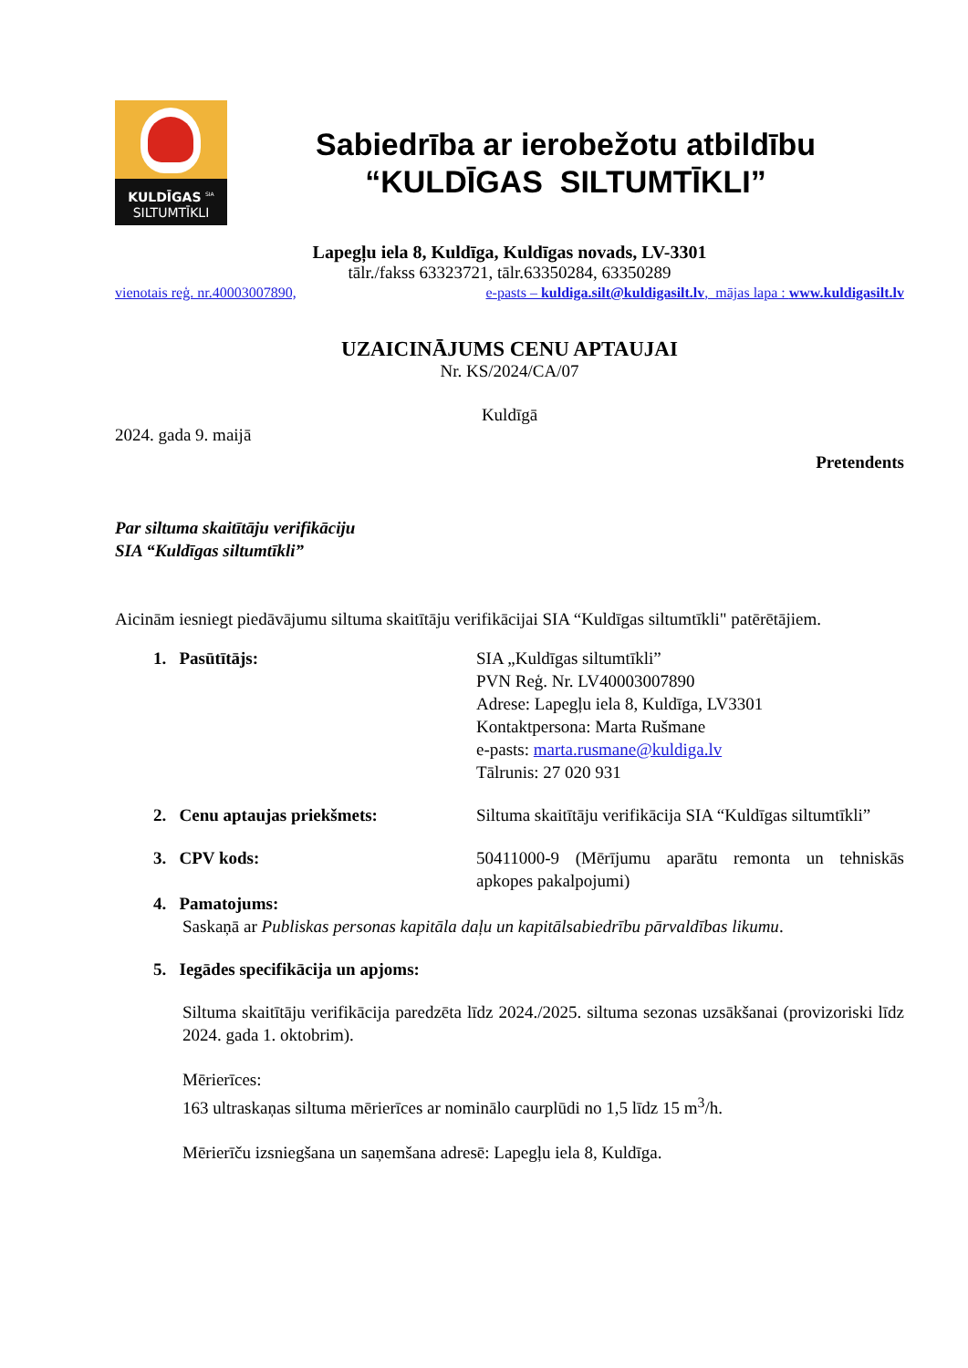KULDĪGAS <sup>SIA</sup>
SILTUMTĪKLI
Sabiedrība ar ierobežotu atbildību
“KULDĪGAS SILTUMTĪKLI”
Lapegļu iela 8, Kuldīga, Kuldīgas novads, LV-3301
tālr./fakss 63323721, tālr.63350284, 63350289
vienotais reģ. nr.40003007890, e-pasts – kuldiga.silt@kuldigasilt.lv, mājas lapa : www.kuldigasilt.lv
UZAICINĀJUMS CENU APTAUJAI
Nr. KS/2024/CA/07
Kuldīgā
2024. gada 9. maijā
Pretendents
Par siltuma skaitītāju verifikāciju
SIA “Kuldīgas siltumtīkli”
Aicinām iesniegt piedāvājumu siltuma skaitītāju verifikācijai SIA “Kuldīgas siltumtīkli" patērētājiem.
1. Pasūtītājs: SIA „Kuldīgas siltumtīkli”
PVN Reģ. Nr. LV40003007890
Adrese: Lapegļu iela 8, Kuldīga, LV3301
Kontaktpersona: Marta Rušmane
e-pasts: marta.rusmane@kuldiga.lv
Tālrunis: 27 020 931
2. Cenu aptaujas priekšmets: Siltuma skaitītāju verifikācija SIA “Kuldīgas siltumtīkli”
3. CPV kods: 50411000-9 (Mērījumu aparātu remonta un tehniskās apkopes pakalpojumi)
4. Pamatojums:
Saskaņā ar Publiskas personas kapitāla daļu un kapitālsabiedrību pārvaldības likumu.
5. Iegādes specifikācija un apjoms:
Siltuma skaitītāju verifikācija paredzēta līdz 2024./2025. siltuma sezonas uzsākšanai (provizoriski līdz 2024. gada 1. oktobrim).
Mērierīces:
163 ultraskaņas siltuma mērierīces ar nominālo caurplūdi no 1,5 līdz 15 m<sup>3</sup>/h.
Mērierīču izsniegšana un saņemšana adresē: Lapegļu iela 8, Kuldīga.